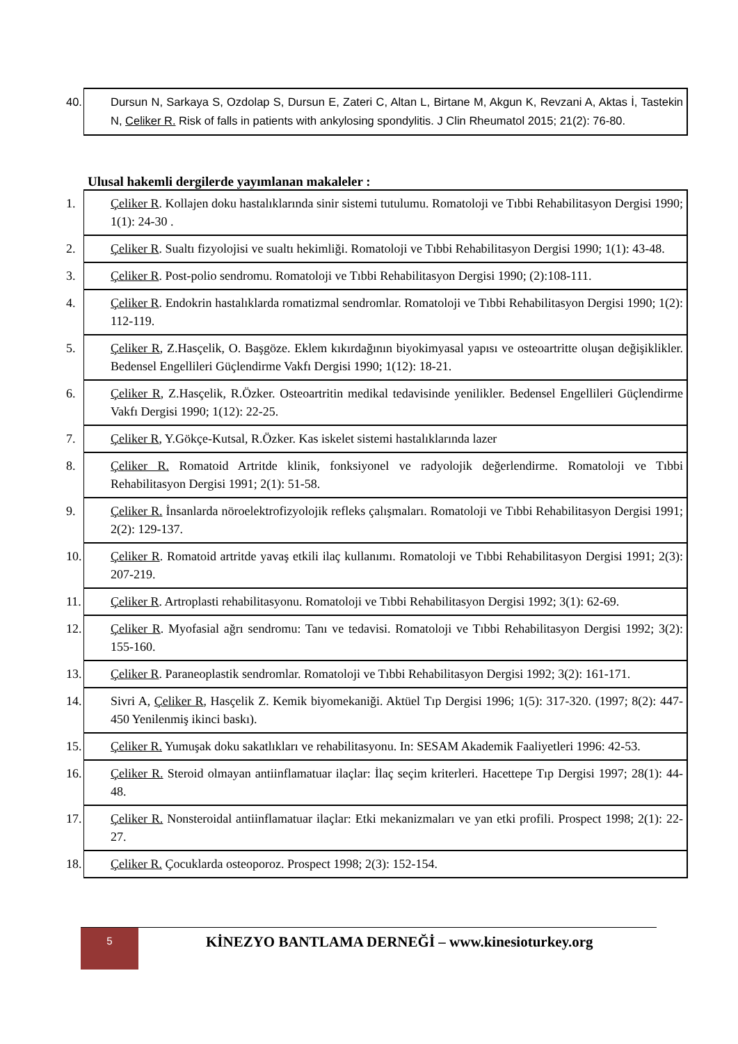| 40. Dursun N, Sarkaya S, Ozdolap S, Dursun E, Zateri C, Altan L, Birtane M, Akgun K, Revzani A, Aktas İ, Tastekin N, Celiker R. Risk of falls in patients with ankylosing spondylitis. J Clin Rheumatol 2015; 21(2): 76-80. |
Ulusal hakemli dergilerde yayımlanan makaleler :
| 1. Çeliker R . Kollajen doku hastalıklarında sinir sistemi tutulumu. Romatoloji ve Tıbbi Rehabilitasyon Dergisi 1990; 1(1): 24-30 . |
| 2. Çeliker R . Sualtı fizyolojisi ve sualtı hekimliği. Romatoloji ve Tıbbi Rehabilitasyon Dergisi 1990; 1(1): 43-48. |
| 3. Çeliker R . Post-polio sendromu. Romatoloji ve Tıbbi Rehabilitasyon Dergisi 1990; (2):108-111. |
| 4. Çeliker R . Endokrin hastalıklarda romatizmal sendromlar. Romatoloji ve Tıbbi Rehabilitasyon Dergisi 1990; 1(2): 112-119. |
| 5. Çeliker R , Z.Hasçelik, O. Başgöze. Eklem kıkırdağının biyokimyasal yapısı ve osteoartritte oluşan değişiklikler. Bedensel Engellileri Güçlendirme Vakfı Dergisi 1990; 1(12): 18-21. |
| 6. Çeliker R , Z.Hasçelik, R.Özker. Osteoartritin medikal tedavisinde yenilikler. Bedensel Engellileri Güçlendirme Vakfı Dergisi 1990; 1(12): 22-25. |
| 7. Çeliker R , Y.Gökçe-Kutsal, R.Özker. Kas iskelet sistemi hastalıklarında lazer |
| 8. Çeliker R. Romatoid Artritde klinik, fonksiyonel ve radyolojik değerlendirme. Romatoloji ve Tıbbi Rehabilitasyon Dergisi 1991; 2(1): 51-58. |
| 9. Çeliker R. İnsanlarda nöroelektrofizyolojik refleks çalışmaları. Romatoloji ve Tıbbi Rehabilitasyon Dergisi 1991; 2(2): 129-137. |
| 10. Çeliker R . Romatoid artritde yavaş etkili ilaç kullanımı. Romatoloji ve Tıbbi Rehabilitasyon Dergisi 1991; 2(3): 207-219. |
| 11. Çeliker R . Artroplasti rehabilitasyonu. Romatoloji ve Tıbbi Rehabilitasyon Dergisi 1992; 3(1): 62-69. |
| 12. Çeliker R . Myofasial ağrı sendromu: Tanı ve tedavisi. Romatoloji ve Tıbbi Rehabilitasyon Dergisi 1992; 3(2): 155-160. |
| 13. Çeliker R . Paraneoplastik sendromlar. Romatoloji ve Tıbbi Rehabilitasyon Dergisi 1992; 3(2): 161-171. |
| 14. Sivri A, Çeliker R , Hasçelik Z. Kemik biyomekaniği. Aktüel Tıp Dergisi 1996; 1(5): 317-320. (1997; 8(2): 447-450 Yenilenmiş ikinci baskı). |
| 15. Çeliker R. Yumuşak doku sakatlıkları ve rehabilitasyonu. In: SESAM Akademik Faaliyetleri 1996: 42-53. |
| 16. Çeliker R. Steroid olmayan antiinflamatuar ilaçlar: İlaç seçim kriterleri. Hacettepe Tıp Dergisi 1997; 28(1): 44-48. |
| 17. Çeliker R. Nonsteroidal antiinflamatuar ilaçlar: Etki mekanizmaları ve yan etki profili. Prospect 1998; 2(1): 22-27. |
| 18. Çeliker R. Çocuklarda osteoporoz. Prospect 1998; 2(3): 152-154. |
5
KİNEZYO BANTLAMA DERNEĞİ – www.kinesioturkey.org